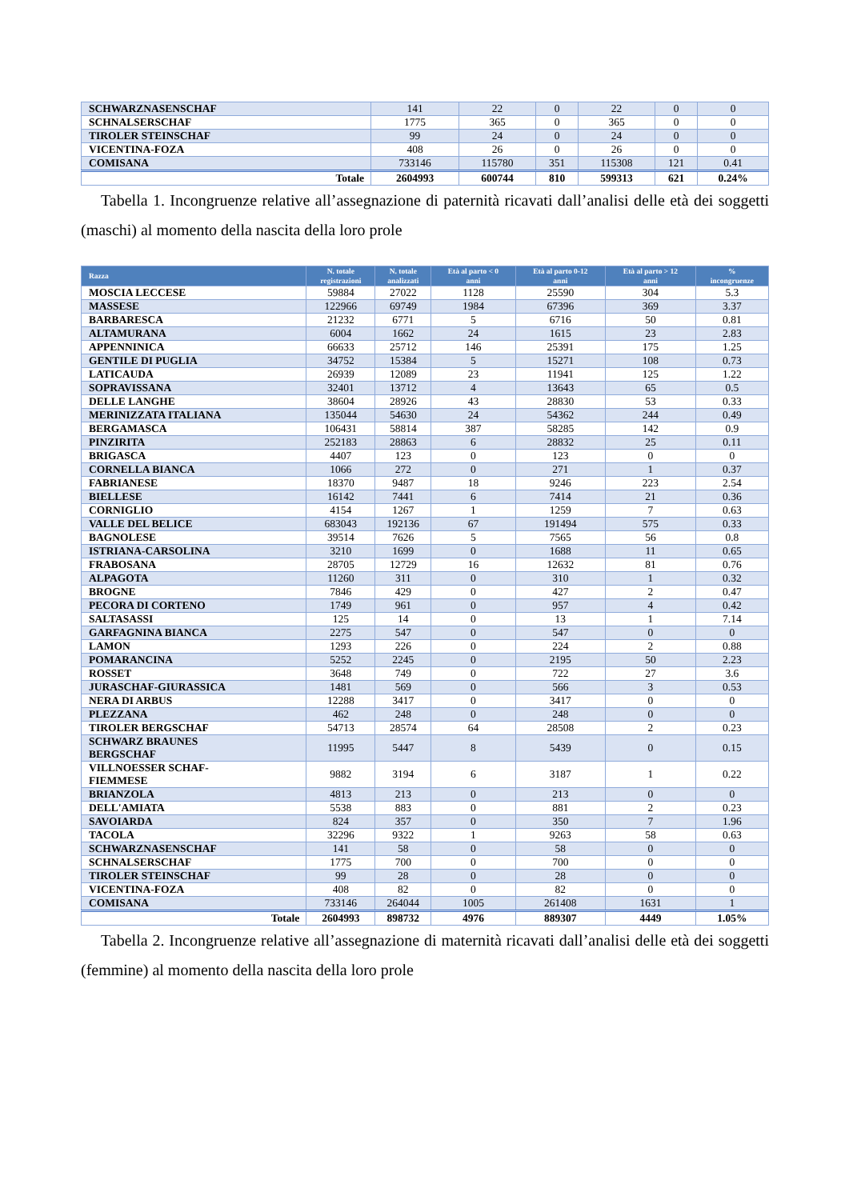| SCHWARZNASENSCHAF | 141 | 22 | 0 | 22 | 0 | 0 |
| SCHNALSERSCHAF | 1775 | 365 | 0 | 365 | 0 | 0 |
| TIROLER STEINSCHAF | 99 | 24 | 0 | 24 | 0 | 0 |
| VICENTINA-FOZA | 408 | 26 | 0 | 26 | 0 | 0 |
| COMISANA | 733146 | 115780 | 351 | 115308 | 121 | 0.41 |
| Totale | 2604993 | 600744 | 810 | 599313 | 621 | 0.24% |
Tabella 1. Incongruenze relative all’assegnazione di paternità ricavati dall’analisi delle età dei soggetti (maschi) al momento della nascita della loro prole
| Razza | N. totale registrazioni | N. totale analizzati | Età al parto < 0 anni | Età al parto 0-12 anni | Età al parto > 12 anni | % incongruenze |
| --- | --- | --- | --- | --- | --- | --- |
| MOSCIA LECCESE | 59884 | 27022 | 1128 | 25590 | 304 | 5.3 |
| MASSESE | 122966 | 69749 | 1984 | 67396 | 369 | 3.37 |
| BARBARESCA | 21232 | 6771 | 5 | 6716 | 50 | 0.81 |
| ALTAMURANA | 6004 | 1662 | 24 | 1615 | 23 | 2.83 |
| APPENNINICA | 66633 | 25712 | 146 | 25391 | 175 | 1.25 |
| GENTILE DI PUGLIA | 34752 | 15384 | 5 | 15271 | 108 | 0.73 |
| LATICAUDA | 26939 | 12089 | 23 | 11941 | 125 | 1.22 |
| SOPRAVISSANA | 32401 | 13712 | 4 | 13643 | 65 | 0.5 |
| DELLE LANGHE | 38604 | 28926 | 43 | 28830 | 53 | 0.33 |
| MERINIZZATA ITALIANA | 135044 | 54630 | 24 | 54362 | 244 | 0.49 |
| BERGAMASCA | 106431 | 58814 | 387 | 58285 | 142 | 0.9 |
| PINZIRITA | 252183 | 28863 | 6 | 28832 | 25 | 0.11 |
| BRIGASCA | 4407 | 123 | 0 | 123 | 0 | 0 |
| CORNELLA BIANCA | 1066 | 272 | 0 | 271 | 1 | 0.37 |
| FABRIANESE | 18370 | 9487 | 18 | 9246 | 223 | 2.54 |
| BIELLESE | 16142 | 7441 | 6 | 7414 | 21 | 0.36 |
| CORNIGLIO | 4154 | 1267 | 1 | 1259 | 7 | 0.63 |
| VALLE DEL BELICE | 683043 | 192136 | 67 | 191494 | 575 | 0.33 |
| BAGNOLESE | 39514 | 7626 | 5 | 7565 | 56 | 0.8 |
| ISTRIANA-CARSOLINA | 3210 | 1699 | 0 | 1688 | 11 | 0.65 |
| FRABOSANA | 28705 | 12729 | 16 | 12632 | 81 | 0.76 |
| ALPAGOTA | 11260 | 311 | 0 | 310 | 1 | 0.32 |
| BROGNE | 7846 | 429 | 0 | 427 | 2 | 0.47 |
| PECORA DI CORTENO | 1749 | 961 | 0 | 957 | 4 | 0.42 |
| SALTASASSI | 125 | 14 | 0 | 13 | 1 | 7.14 |
| GARFAGNINA BIANCA | 2275 | 547 | 0 | 547 | 0 | 0 |
| LAMON | 1293 | 226 | 0 | 224 | 2 | 0.88 |
| POMARANCINA | 5252 | 2245 | 0 | 2195 | 50 | 2.23 |
| ROSSET | 3648 | 749 | 0 | 722 | 27 | 3.6 |
| JURASCHAF-GIURASSICA | 1481 | 569 | 0 | 566 | 3 | 0.53 |
| NERA DI ARBUS | 12288 | 3417 | 0 | 3417 | 0 | 0 |
| PLEZZANA | 462 | 248 | 0 | 248 | 0 | 0 |
| TIROLER BERGSCHAF | 54713 | 28574 | 64 | 28508 | 2 | 0.23 |
| SCHWARZ BRAUNES BERGSCHAF | 11995 | 5447 | 8 | 5439 | 0 | 0.15 |
| VILLNOESSER SCHAF- FIEMMESE | 9882 | 3194 | 6 | 3187 | 1 | 0.22 |
| BRIANZOLA | 4813 | 213 | 0 | 213 | 0 | 0 |
| DELL'AMIATA | 5538 | 883 | 0 | 881 | 2 | 0.23 |
| SAVOIARDA | 824 | 357 | 0 | 350 | 7 | 1.96 |
| TACOLA | 32296 | 9322 | 1 | 9263 | 58 | 0.63 |
| SCHWARZNASENSCHAF | 141 | 58 | 0 | 58 | 0 | 0 |
| SCHNALSERSCHAF | 1775 | 700 | 0 | 700 | 0 | 0 |
| TIROLER STEINSCHAF | 99 | 28 | 0 | 28 | 0 | 0 |
| VICENTINA-FOZA | 408 | 82 | 0 | 82 | 0 | 0 |
| COMISANA | 733146 | 264044 | 1005 | 261408 | 1631 | 1 |
| Totale | 2604993 | 898732 | 4976 | 889307 | 4449 | 1.05% |
Tabella 2. Incongruenze relative all’assegnazione di maternità ricavati dall’analisi delle età dei soggetti (femmine) al momento della nascita della loro prole